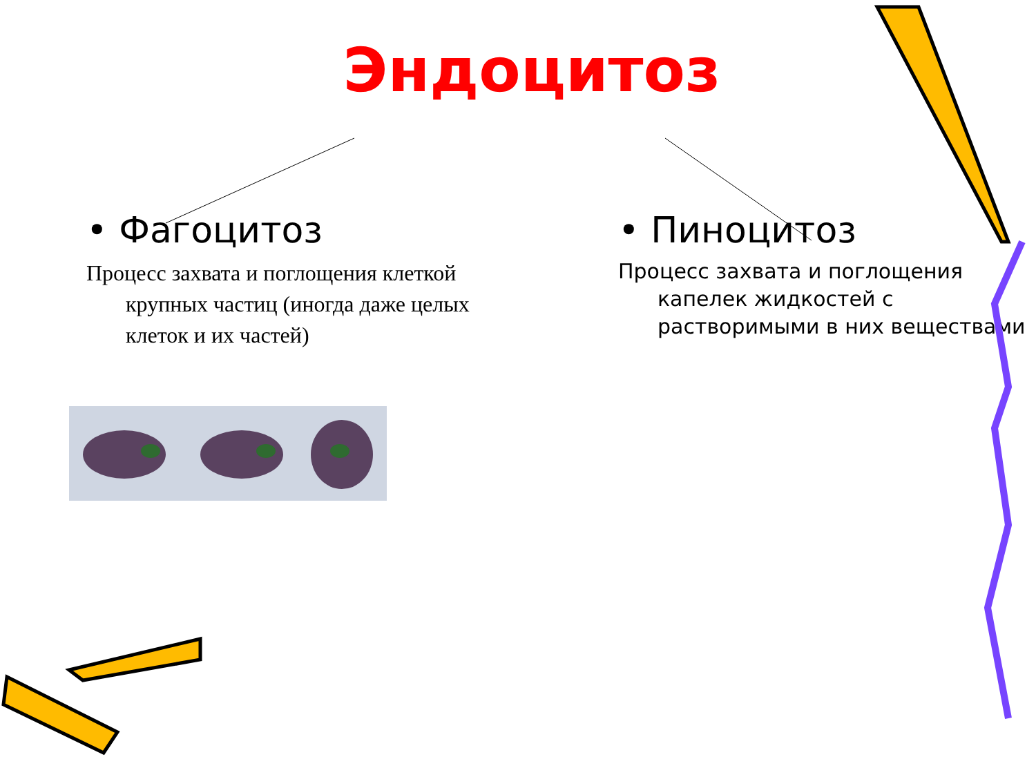Эндоцитоз
• Фагоцитоз
Процесс захвата и поглощения клеткой крупных частиц (иногда даже целых клеток и их частей)
• Пиноцитоз
Процесс захвата и поглощения капелек жидкостей с растворимыми в них веществами